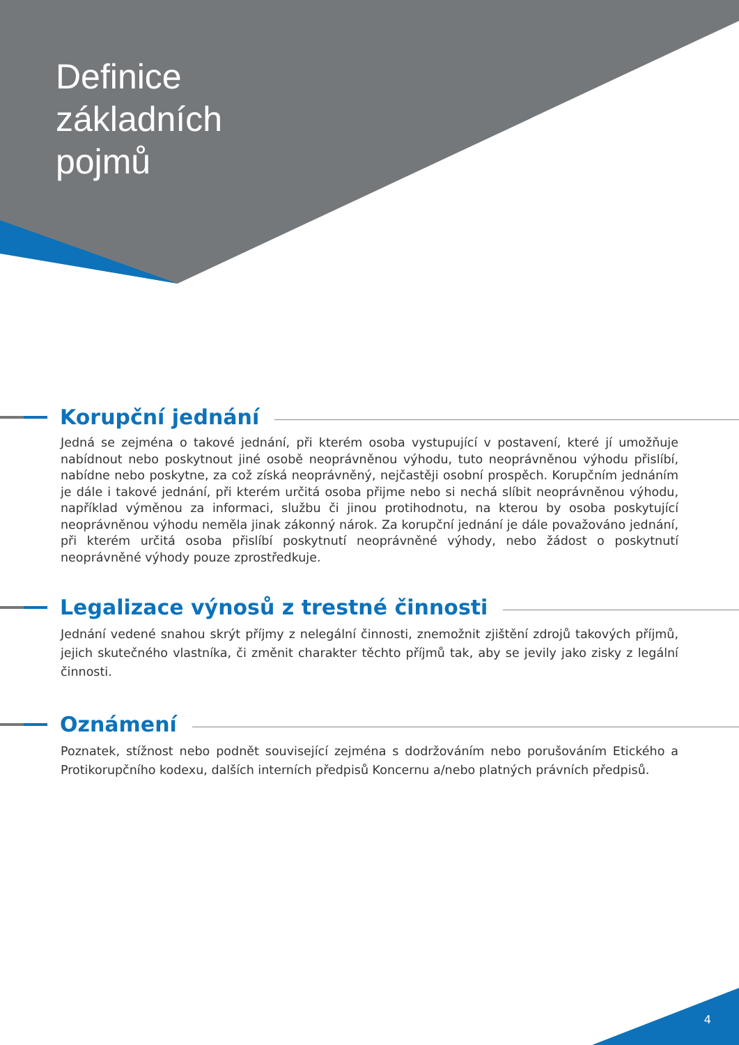Definice
základních
pojmů
Korupční jednání
Jedná se zejména o takové jednání, při kterém osoba vystupující v postavení, které jí umožňuje nabídnout nebo poskytnout jiné osobě neoprávněnou výhodu, tuto neoprávněnou výhodu přislíbí, nabídne nebo poskytne, za což získá neoprávněný, nejčastěji osobní prospěch. Korupčním jednáním je dále i takové jednání, při kterém určitá osoba přijme nebo si nechá slíbit neoprávněnou výhodu, například výměnou za informaci, službu či jinou protihodnotu, na kterou by osoba poskytující neoprávněnou výhodu neměla jinak zákonný nárok. Za korupční jednání je dále považováno jednání, při kterém určitá osoba přislíbí poskytnutí neoprávněné výhody, nebo žádost o poskytnutí neoprávněné výhody pouze zprostředkuje.
Legalizace výnosů z trestné činnosti
Jednání vedené snahou skrýt příjmy z nelegální činnosti, znemožnit zjištění zdrojů takových příjmů, jejich skutečného vlastníka, či změnit charakter těchto příjmů tak, aby se jevily jako zisky z legální činnosti.
Oznámení
Poznatek, stížnost nebo podnět související zejména s dodržováním nebo porušováním Etického a Protikorupčního kodexu, dalších interních předpisů Koncernu a/nebo platných právních předpisů.
4